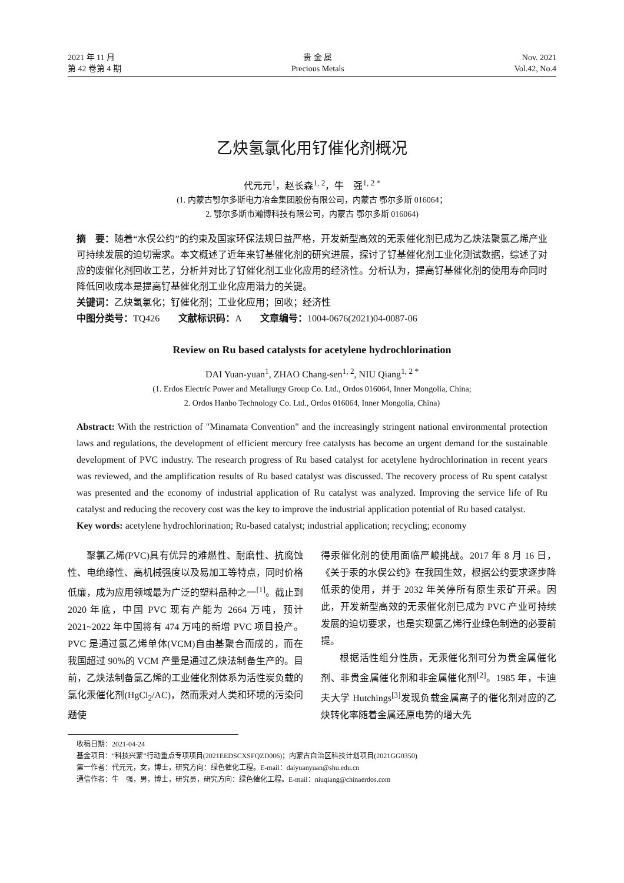2021 年 11 月
第 42 卷第 4 期
贵 金 属
Precious Metals
Nov. 2021
Vol.42, No.4
乙炔氢氯化用钌催化剂概况
代元元<sup>1</sup>，赵长森<sup>1, 2</sup>，牛　强<sup>1, 2 *</sup>
(1. 内蒙古鄂尔多斯电力冶金集团股份有限公司，内蒙古 鄂尔多斯 016064；
2. 鄂尔多斯市瀚博科技有限公司，内蒙古 鄂尔多斯 016064)
摘　要：随着“水俣公约”的约束及国家环保法规日益严格，开发新型高效的无汞催化剂已成为乙炔法聚氯乙烯产业可持续发展的迫切需求。本文概述了近年来钌基催化剂的研究进展，探讨了钌基催化剂工业化测试数据，综述了对应的废催化剂回收工艺，分析并对比了钌催化剂工业化应用的经济性。分析认为，提高钌基催化剂的使用寿命同时降低回收成本是提高钌基催化剂工业化应用潜力的关键。
关键词：乙炔氢氯化；钌催化剂；工业化应用；回收；经济性
中图分类号：TQ426　　文献标识码：A　　文章编号：1004-0676(2021)04-0087-06
Review on Ru based catalysts for acetylene hydrochlorination
DAI Yuan-yuan<sup>1</sup>, ZHAO Chang-sen<sup>1, 2</sup>, NIU Qiang<sup>1, 2 *</sup>
(1. Erdos Electric Power and Metallurgy Group Co. Ltd., Ordos 016064, Inner Mongolia, China;
2. Ordos Hanbo Technology Co. Ltd., Ordos 016064, Inner Mongolia, China)
Abstract: With the restriction of "Minamata Convention" and the increasingly stringent national environmental protection laws and regulations, the development of efficient mercury free catalysts has become an urgent demand for the sustainable development of PVC industry. The research progress of Ru based catalyst for acetylene hydrochlorination in recent years was reviewed, and the amplification results of Ru based catalyst was discussed. The recovery process of Ru spent catalyst was presented and the economy of industrial application of Ru catalyst was analyzed. Improving the service life of Ru catalyst and reducing the recovery cost was the key to improve the industrial application potential of Ru based catalyst.
Key words: acetylene hydrochlorination; Ru-based catalyst; industrial application; recycling; economy
聚氯乙烯(PVC)具有优异的难燃性、耐磨性、抗腐蚀性、电绝缘性、高机械强度以及易加工等特点，同时价格低廉，成为应用领域最为广泛的塑料品种之一<sup>[1]</sup>。截止到 2020 年底，中国 PVC 现有产能为 2664 万吨，预计 2021~2022 年中国将有 474 万吨的新增 PVC 项目投产。PVC 是通过氯乙烯单体(VCM)自由基聚合而成的，而在我国超过 90%的 VCM 产量是通过乙炔法制备生产的。目前，乙炔法制备氯乙烯的工业催化剂体系为活性炭负载的氯化汞催化剂(HgCl<sub>2</sub>/AC)，然而汞对人类和环境的污染问题使
得汞催化剂的使用面临严峻挑战。2017 年 8 月 16 日，《关于汞的水俣公约》在我国生效，根据公约要求逐步降低汞的使用，并于 2032 年关停所有原生汞矿开采。因此，开发新型高效的无汞催化剂已成为 PVC 产业可持续发展的迫切要求，也是实现氯乙烯行业绿色制造的必要前提。
根据活性组分性质，无汞催化剂可分为贵金属催化剂、非贵金属催化剂和非金属催化剂<sup>[2]</sup>。1985 年，卡迪夫大学 Hutchings<sup>[3]</sup>发现负载金属离子的催化剂对应的乙炔转化率随着金属还原电势的增大先
收稿日期：2021-04-24
基金项目：“科技兴蒙”行动重点专项项目(2021EEDSCXSFQZD006)；内蒙古自治区科技计划项目(2021GG0350)
第一作者：代元元，女，博士，研究方向：绿色催化工程。E-mail：daiyuanyuan@shu.edu.cn
通信作者：牛　强，男，博士，研究员，研究方向：绿色催化工程。E-mail：niuqiang@chinaerdos.com